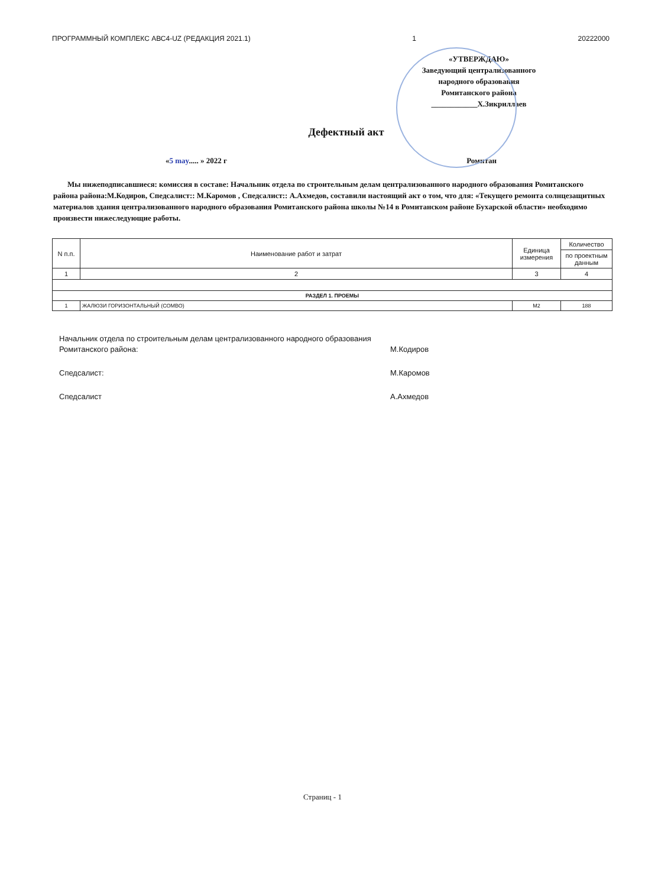ПРОГРАММНЫЙ КОМПЛЕКС АВС4-UZ (РЕДАКЦИЯ 2021.1) 1 20222000
«УТВЕРЖДАЮ»
Заведующий централизованного
народного образования
Ромитанского района
____________Х.Зикриллаев
Дефектный акт
«5 may..... » 2022 г Ромитан
Мы нижеподписавшиеся: комиссия в составе: Начальник отдела по строительным делам централизованного народного образования Ромитанского района района:М.Кодиров, Спедсалист:: М.Каромов , Спедсалист:: А.Ахмедов, составили настоящий акт о том, что для: «Текущего ремонта солнцезащитных материалов здания централизованного народного образования Ромитанского района школы №14 в Ромитанском районе Бухарской области» необходимо произвести нижеследующие работы.
| N п.п. | Наименование работ и затрат | Единица измерения | Количество |
| --- | --- | --- | --- |
| | | | по проектным данным |
| 1 | 2 | 3 | 4 |
| РАЗДЕЛ 1. ПРОЕМЫ | | | |
| 1 | ЖАЛЮЗИ ГОРИЗОНТАЛЬНЫЙ (СОМВО) | М2 | 188 |
Начальник отдела по строительным делам централизованного народного образования Ромитанского района:
М.Кодиров
Спедсалист: М.Каромов
Спедсалист А.Ахмедов
Страниц - 1